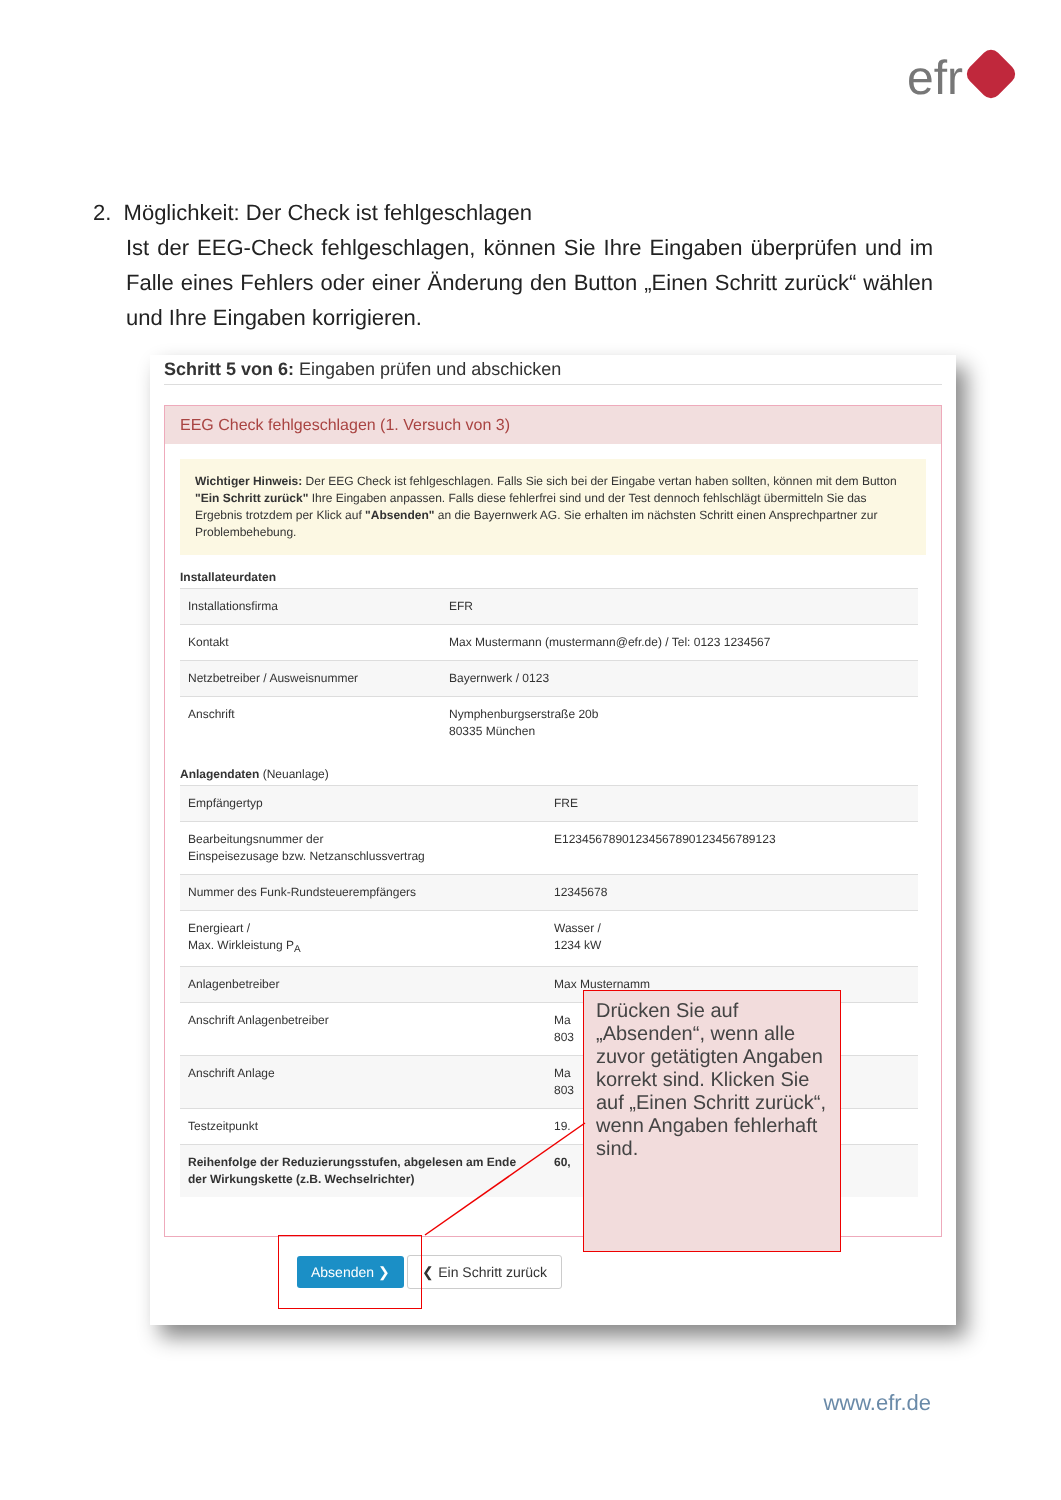efr
2. Möglichkeit: Der Check ist fehlgeschlagen
Ist der EEG-Check fehlgeschlagen, können Sie Ihre Eingaben überprüfen und im Falle eines Fehlers oder einer Änderung den Button „Einen Schritt zurück“ wählen und Ihre Eingaben korrigieren.
Schritt 5 von 6: Eingaben prüfen und abschicken
EEG Check fehlgeschlagen (1. Versuch von 3)
Wichtiger Hinweis: Der EEG Check ist fehlgeschlagen. Falls Sie sich bei der Eingabe vertan haben sollten, können mit dem Button "Ein Schritt zurück" Ihre Eingaben anpassen. Falls diese fehlerfrei sind und der Test dennoch fehlschlägt übermitteln Sie das Ergebnis trotzdem per Klick auf "Absenden" an die Bayernwerk AG. Sie erhalten im nächsten Schritt einen Ansprechpartner zur Problembehebung.
Installateurdaten
| Installationsfirma | EFR |
| Kontakt | Max Mustermann (mustermann@efr.de) / Tel: 0123 1234567 |
| Netzbetreiber / Ausweisnummer | Bayernwerk / 0123 |
| Anschrift | Nymphenburgserstraße 20b 80335 München |
Anlagendaten (Neuanlage)
| Empfängertyp | FRE |
| Bearbeitungsnummer der Einspeisezusage bzw. Netzanschlussvertrag | E12345678901234567890123456789123 |
| Nummer des Funk-Rundsteuerempfängers | 12345678 |
| Energieart / Max. Wirkleistung P<sub>A</sub> | Wasser / 1234 kW |
| Anlagenbetreiber | Max Musternamm |
| Anschrift Anlagenbetreiber | Ma 803 |
| Anschrift Anlage | Ma 803 |
| Testzeitpunkt | 19. |
| Reihenfolge der Reduzierungsstufen, abgelesen am Ende der Wirkungskette (z.B. Wechselrichter) | 60, |
Absenden ❯ ❮ Ein Schritt zurück
Drücken Sie auf „Absenden“, wenn alle zuvor getätigten Angaben korrekt sind. Klicken Sie auf „Einen Schritt zurück“, wenn Angaben fehlerhaft sind.
www.efr.de